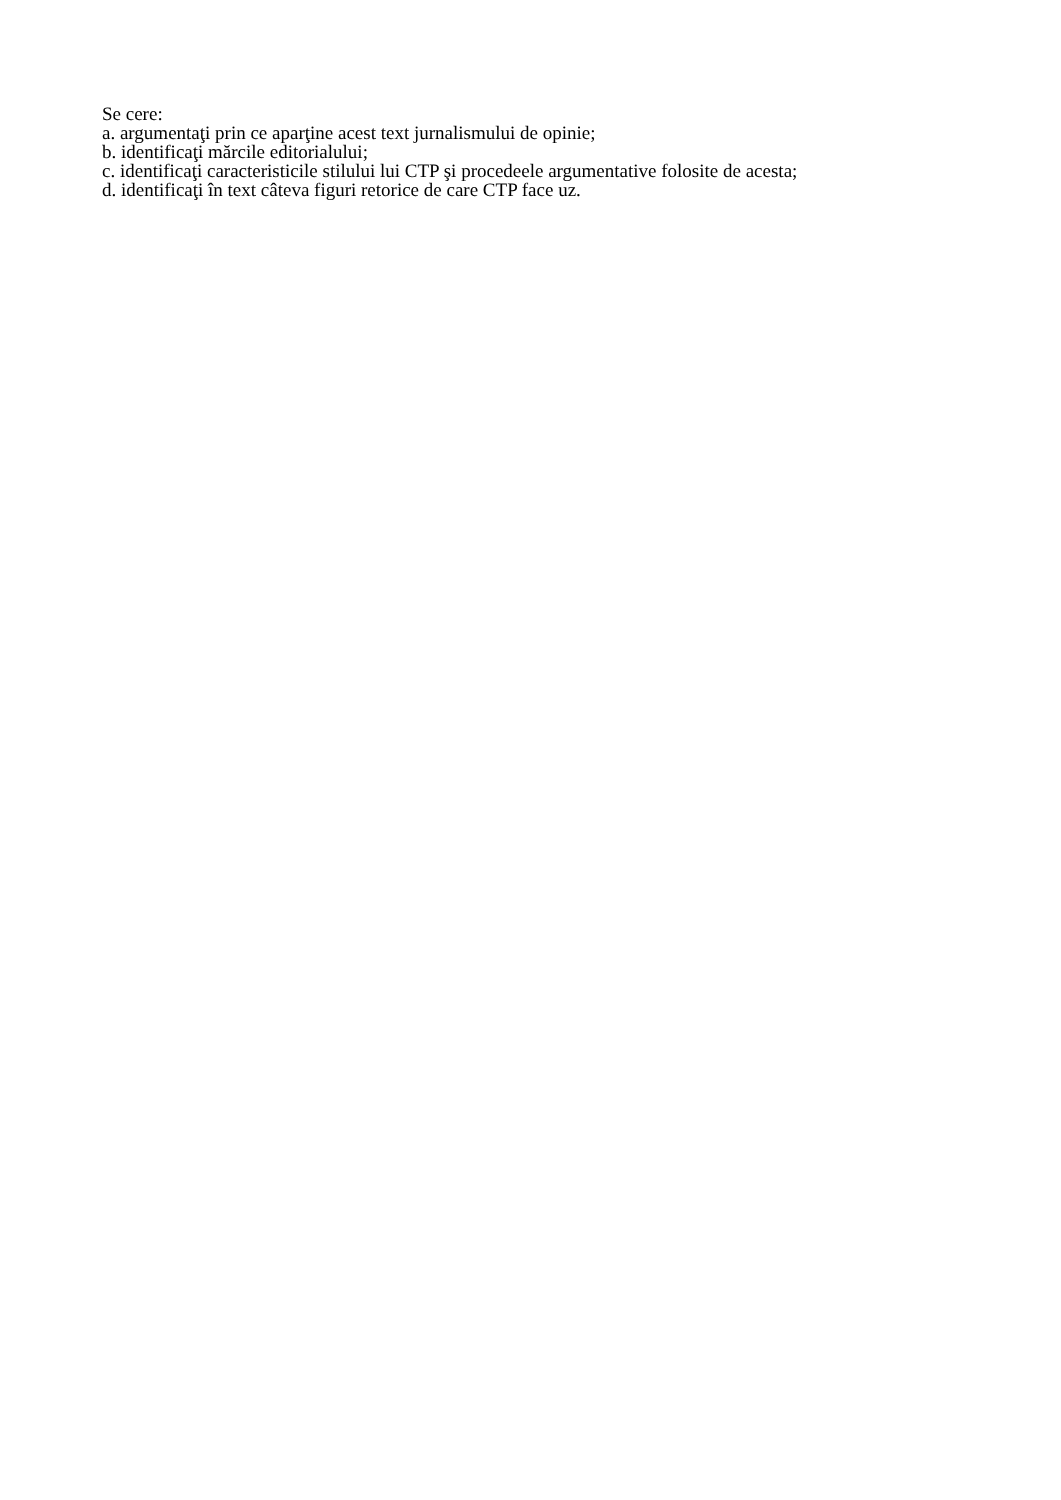Se cere:
a. argumentaţi prin ce aparţine acest text jurnalismului de opinie;
b. identificaţi mărcile editorialului;
c. identificaţi caracteristicile stilului lui CTP şi procedeele argumentative folosite de acesta;
d. identificaţi în text câteva figuri retorice de care CTP face uz.